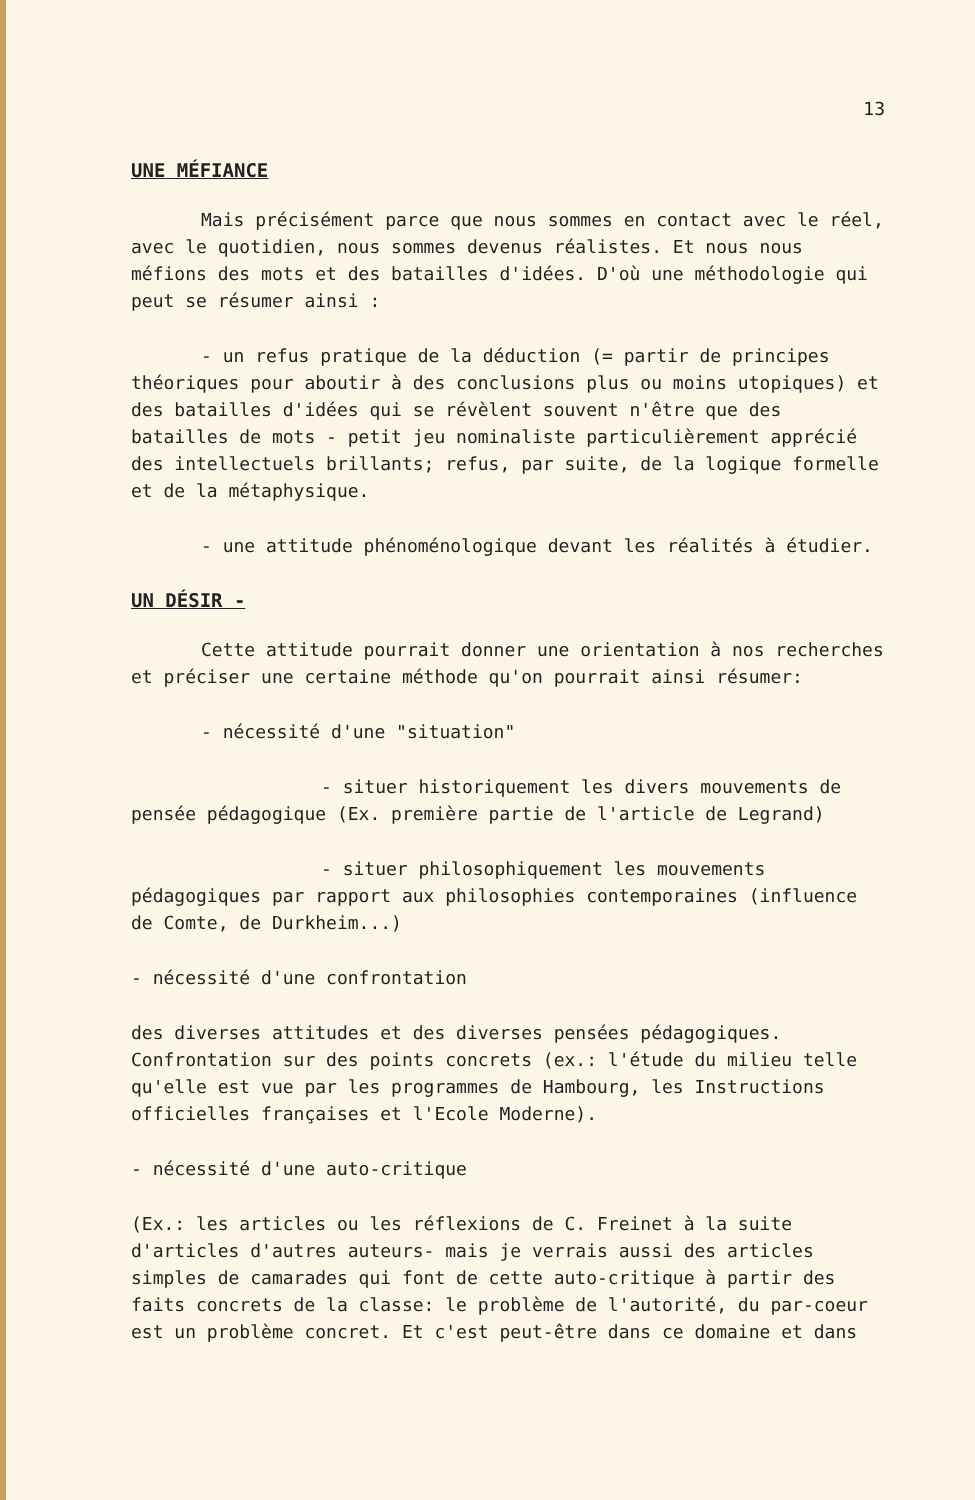13
UNE MÉFIANCE
Mais précisément parce que nous sommes en contact avec le réel, avec le quotidien, nous sommes devenus réalistes. Et nous nous méfions des mots et des batailles d'idées. D'où une méthodologie qui peut se résumer ainsi :
- un refus pratique de la déduction (= partir de principes théoriques pour aboutir à des conclusions plus ou moins utopiques) et des batailles d'idées qui se révèlent souvent n'être que des batailles de mots - petit jeu nominaliste particulièrement apprécié des intellectuels brillants; refus, par suite, de la logique formelle et de la métaphysique.
- une attitude phénoménologique devant les réalités à étudier.
UN DÉSIR -
Cette attitude pourrait donner une orientation à nos recherches et préciser une certaine méthode qu'on pourrait ainsi résumer:
- nécessité d'une "situation"
- situer historiquement les divers mouvements de pensée pédagogique (Ex. première partie de l'article de Legrand)
- situer philosophiquement les mouvements pédagogiques par rapport aux philosophies contemporaines (influence de Comte, de Durkheim...)
- nécessité d'une confrontation
des diverses attitudes et des diverses pensées pédagogiques. Confrontation sur des points concrets (ex.: l'étude du milieu telle qu'elle est vue par les programmes de Hambourg, les Instructions officielles françaises et l'Ecole Moderne).
- nécessité d'une auto-critique
(Ex.: les articles ou les réflexions de C. Freinet à la suite d'articles d'autres auteurs- mais je verrais aussi des articles simples de camarades qui font de cette auto-critique à partir des faits concrets de la classe: le problème de l'autorité, du par-coeur est un problème concret. Et c'est peut-être dans ce domaine et dans